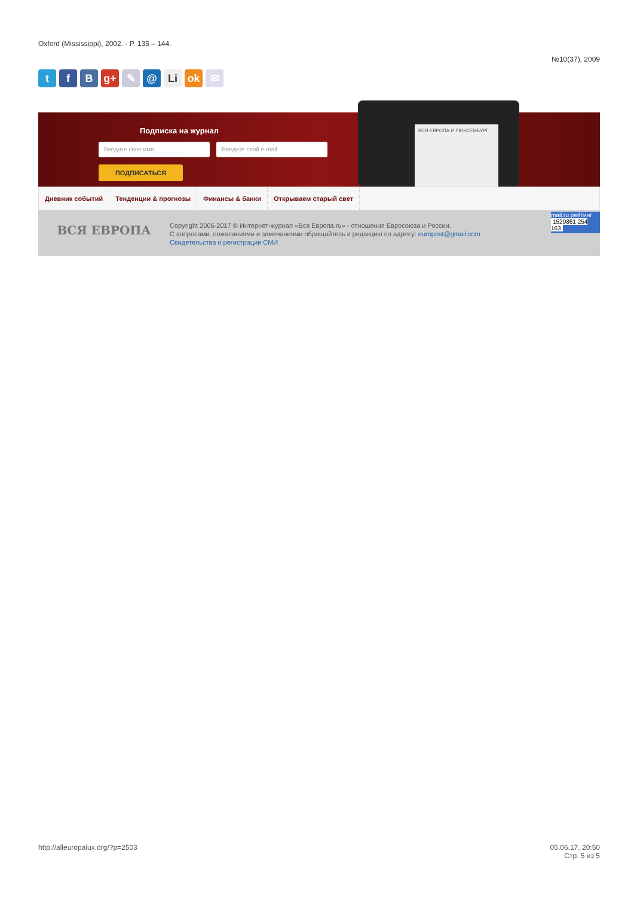Oxford (Mississippi), 2002. - P. 135 – 144.
№10(37), 2009
tf B g+ ✎ @ Li ok ✉
Подписка на журнал
Введите свое имя Введите свой e-mail
ПОДПИСАТЬСЯ
ВСЯ ЕВРОПА И ЛЮКСЕМБУРГ
Дневник событий Тенденции & прогнозы Финансы & банки Открываем старый свет
ВСЯ ЕВРОПА
Copyright 2006-2017 © Интернет-журнал «Вся Европа.ru» - отношения Евросоюза и России.
С вопросами, пожеланиями и замечаниями обращайтесь в редакцию по адресу: europost@gmail.com
Свидетельства о регистрации СМИ
mail.ru рейтинг
1529861 254 163
http://alleuropalux.org/?p=2503
05.06.17, 20:50
Стр. 5 из 5